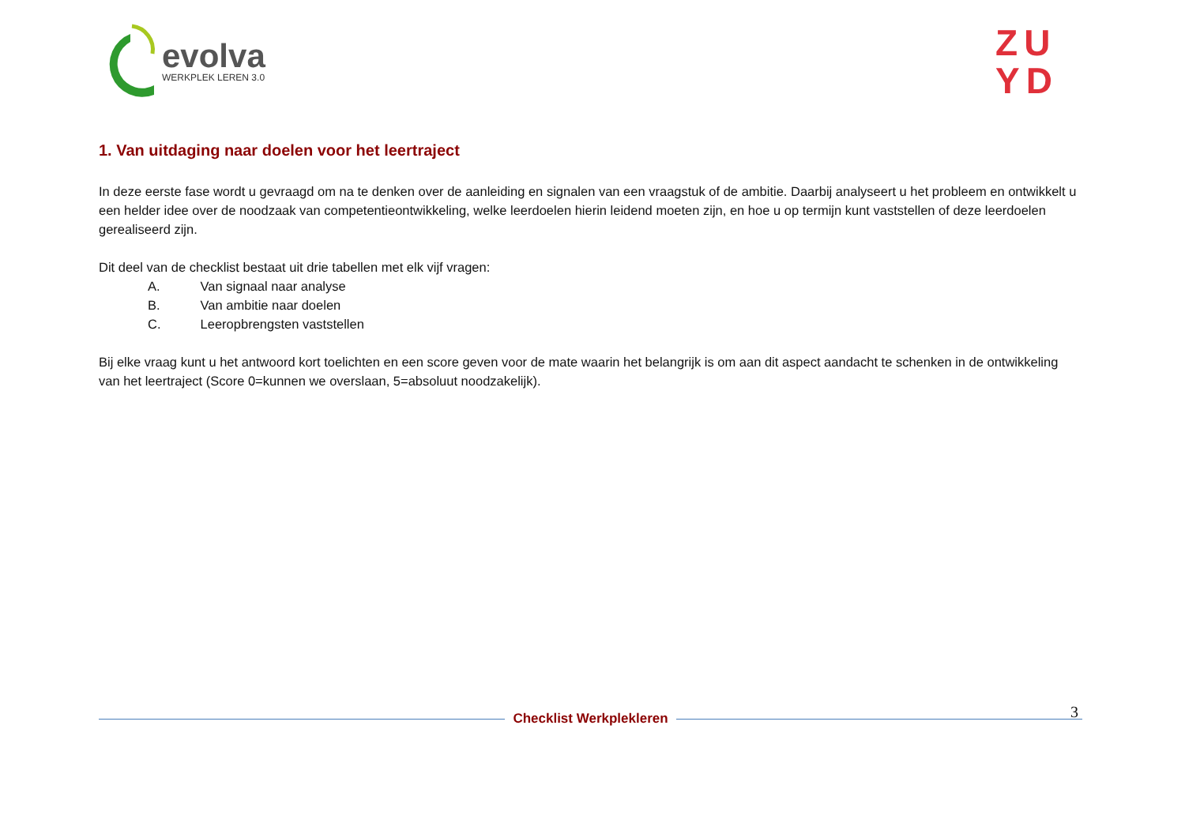evolva
WERKPLEK LEREN 3.0
ZU
YD
1. Van uitdaging naar doelen voor het leertraject
In deze eerste fase wordt u gevraagd om na te denken over de aanleiding en signalen van een vraagstuk of de ambitie. Daarbij analyseert u het probleem en ontwikkelt u een helder idee over de noodzaak van competentieontwikkeling, welke leerdoelen hierin leidend moeten zijn, en hoe u op termijn kunt vaststellen of deze leerdoelen gerealiseerd zijn.
Dit deel van de checklist bestaat uit drie tabellen met elk vijf vragen:
A. Van signaal naar analyse
B. Van ambitie naar doelen
C. Leeropbrengsten vaststellen
Bij elke vraag kunt u het antwoord kort toelichten en een score geven voor de mate waarin het belangrijk is om aan dit aspect aandacht te schenken in de ontwikkeling van het leertraject (Score 0=kunnen we overslaan, 5=absoluut noodzakelijk).
3
Checklist Werkplekleren